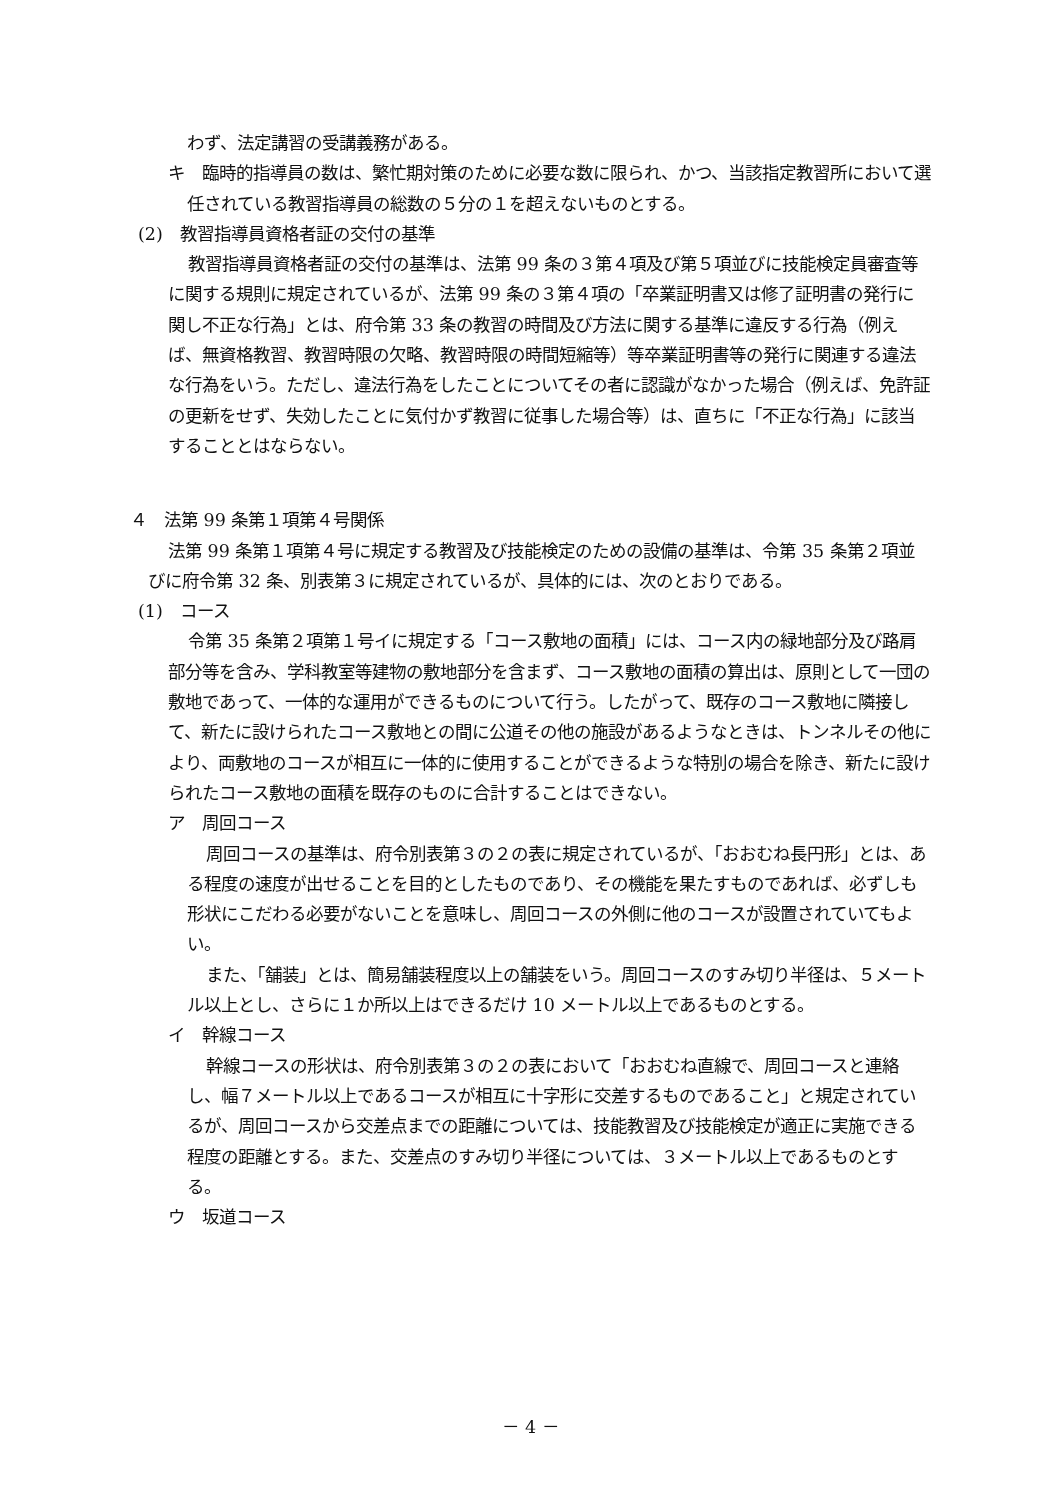わず、法定講習の受講義務がある。
キ　臨時的指導員の数は、繁忙期対策のために必要な数に限られ、かつ、当該指定教習所において選任されている教習指導員の総数の５分の１を超えないものとする。
(2)　教習指導員資格者証の交付の基準
教習指導員資格者証の交付の基準は、法第 99 条の３第４項及び第５項並びに技能検定員審査等に関する規則に規定されているが、法第 99 条の３第４項の「卒業証明書又は修了証明書の発行に関し不正な行為」とは、府令第 33 条の教習の時間及び方法に関する基準に違反する行為（例えば、無資格教習、教習時限の欠略、教習時限の時間短縮等）等卒業証明書等の発行に関連する違法な行為をいう。ただし、違法行為をしたことについてその者に認識がなかった場合（例えば、免許証の更新をせず、失効したことに気付かず教習に従事した場合等）は、直ちに「不正な行為」に該当することとはならない。
４　法第 99 条第１項第４号関係
法第 99 条第１項第４号に規定する教習及び技能検定のための設備の基準は、令第 35 条第２項並びに府令第 32 条、別表第３に規定されているが、具体的には、次のとおりである。
(1)　コース
令第 35 条第２項第１号イに規定する「コース敷地の面積」には、コース内の緑地部分及び路肩部分等を含み、学科教室等建物の敷地部分を含まず、コース敷地の面積の算出は、原則として一団の敷地であって、一体的な運用ができるものについて行う。したがって、既存のコース敷地に隣接して、新たに設けられたコース敷地との間に公道その他の施設があるようなときは、トンネルその他により、両敷地のコースが相互に一体的に使用することができるような特別の場合を除き、新たに設けられたコース敷地の面積を既存のものに合計することはできない。
ア　周回コース
周回コースの基準は、府令別表第３の２の表に規定されているが、「おおむね長円形」とは、ある程度の速度が出せることを目的としたものであり、その機能を果たすものであれば、必ずしも形状にこだわる必要がないことを意味し、周回コースの外側に他のコースが設置されていてもよい。
また、「舗装」とは、簡易舗装程度以上の舗装をいう。周回コースのすみ切り半径は、５メートル以上とし、さらに１か所以上はできるだけ 10 メートル以上であるものとする。
イ　幹線コース
幹線コースの形状は、府令別表第３の２の表において「おおむね直線で、周回コースと連絡し、幅７メートル以上であるコースが相互に十字形に交差するものであること」と規定されているが、周回コースから交差点までの距離については、技能教習及び技能検定が適正に実施できる程度の距離とする。また、交差点のすみ切り半径については、３メートル以上であるものとする。
ウ　坂道コース
－ 4 －